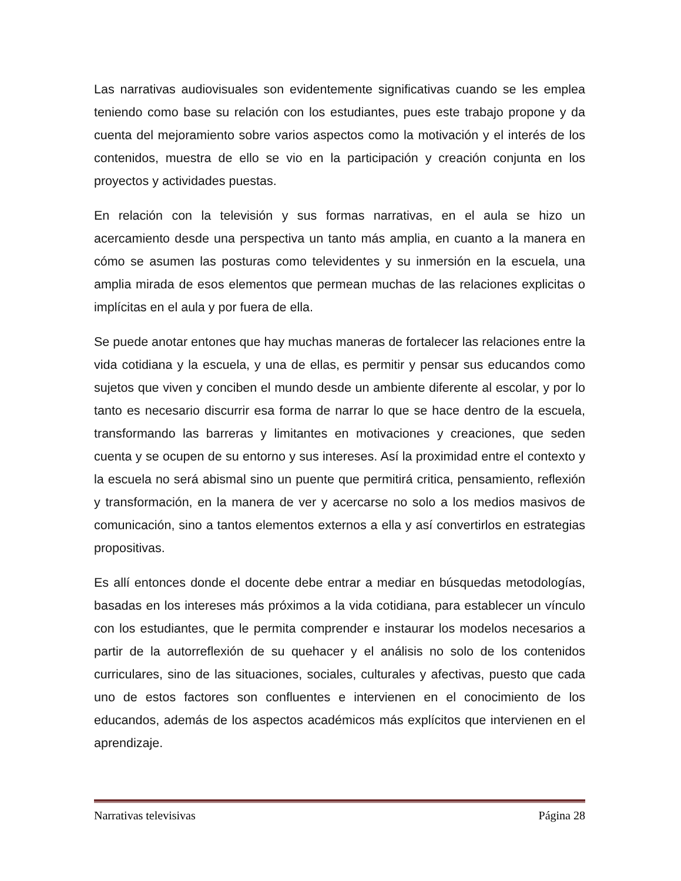Las narrativas audiovisuales son evidentemente significativas cuando se les emplea teniendo como base su relación con los estudiantes, pues este trabajo propone y da cuenta del mejoramiento sobre varios aspectos como la motivación y el interés de los contenidos, muestra de ello se vio en la participación y creación conjunta en los proyectos y actividades puestas.
En relación con la televisión y sus formas narrativas, en el aula se hizo un acercamiento desde una perspectiva un tanto más amplia, en cuanto a la manera en cómo se asumen las posturas como televidentes y su inmersión en la escuela, una amplia mirada de esos elementos que permean muchas de las relaciones explicitas o implícitas en el aula y por fuera de ella.
Se puede anotar entones que hay muchas maneras de fortalecer las relaciones entre la vida cotidiana y la escuela, y una de ellas, es permitir y pensar sus educandos como sujetos que viven y conciben el mundo desde un ambiente diferente al escolar, y por lo tanto es necesario discurrir esa forma de narrar lo que se hace dentro de la escuela, transformando las barreras y limitantes en motivaciones y creaciones, que seden cuenta y se ocupen de su entorno y sus intereses. Así la proximidad entre el contexto y la escuela no será abismal sino un puente que permitirá critica, pensamiento, reflexión y transformación, en la manera de ver y acercarse no solo a los medios masivos de comunicación, sino a tantos elementos externos a ella y así convertirlos en estrategias propositivas.
Es allí entonces donde el docente debe entrar a mediar en búsquedas metodologías, basadas en los intereses más próximos a la vida cotidiana, para establecer un vínculo con los estudiantes, que le permita comprender e instaurar los modelos necesarios a partir de la autorreflexión de su quehacer y el análisis no solo de los contenidos curriculares, sino de las situaciones, sociales, culturales y afectivas, puesto que cada uno de estos factores son confluentes e intervienen en el conocimiento de los educandos, además de los aspectos académicos más explícitos que intervienen en el aprendizaje.
Narrativas televisivas Página 28